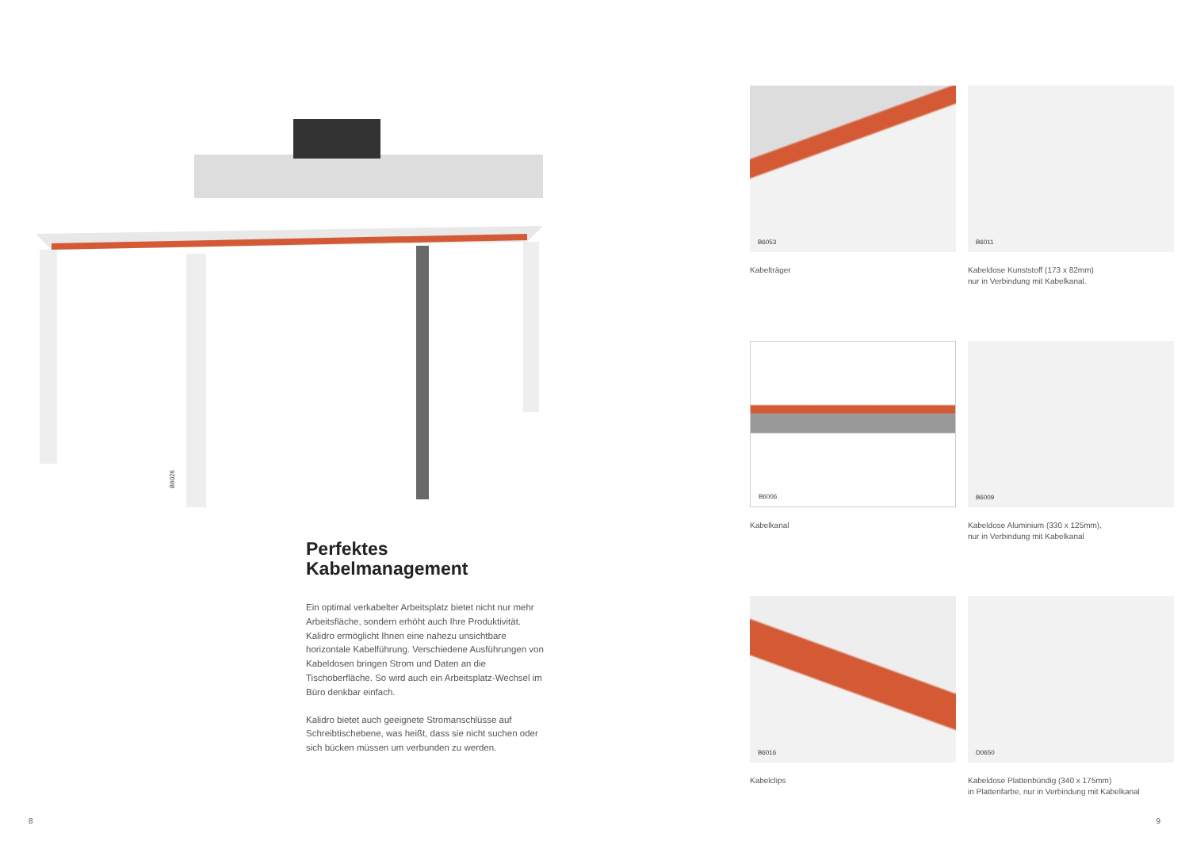B6026
Perfektes
Kabelmanagement
Ein optimal verkabelter Arbeitsplatz bietet nicht nur mehr Arbeitsfläche, sondern erhöht auch Ihre Produktivität. Kalidro ermöglicht Ihnen eine nahezu unsichtbare horizontale Kabelführung. Verschiedene Ausführungen von Kabeldosen bringen Strom und Daten an die Tischoberfläche. So wird auch ein Arbeitsplatz-Wechsel im Büro denkbar einfach.
Kalidro bietet auch geeignete Stromanschlüsse auf Schreibtischebene, was heißt, dass sie nicht suchen oder sich bücken müssen um verbunden zu werden.
8
B6053
Kabelträger
B6011
Kabeldose Kunststoff (173 x 82mm)
nur in Verbindung mit Kabelkanal.
B6006
Kabelkanal
B6009
Kabeldose Aluminium (330 x 125mm),
nur in Verbindung mit Kabelkanal
B6016
Kabelclips
D0650
Kabeldose Plattenbündig (340 x 175mm)
in Plattenfarbe, nur in Verbindung mit Kabelkanal
9